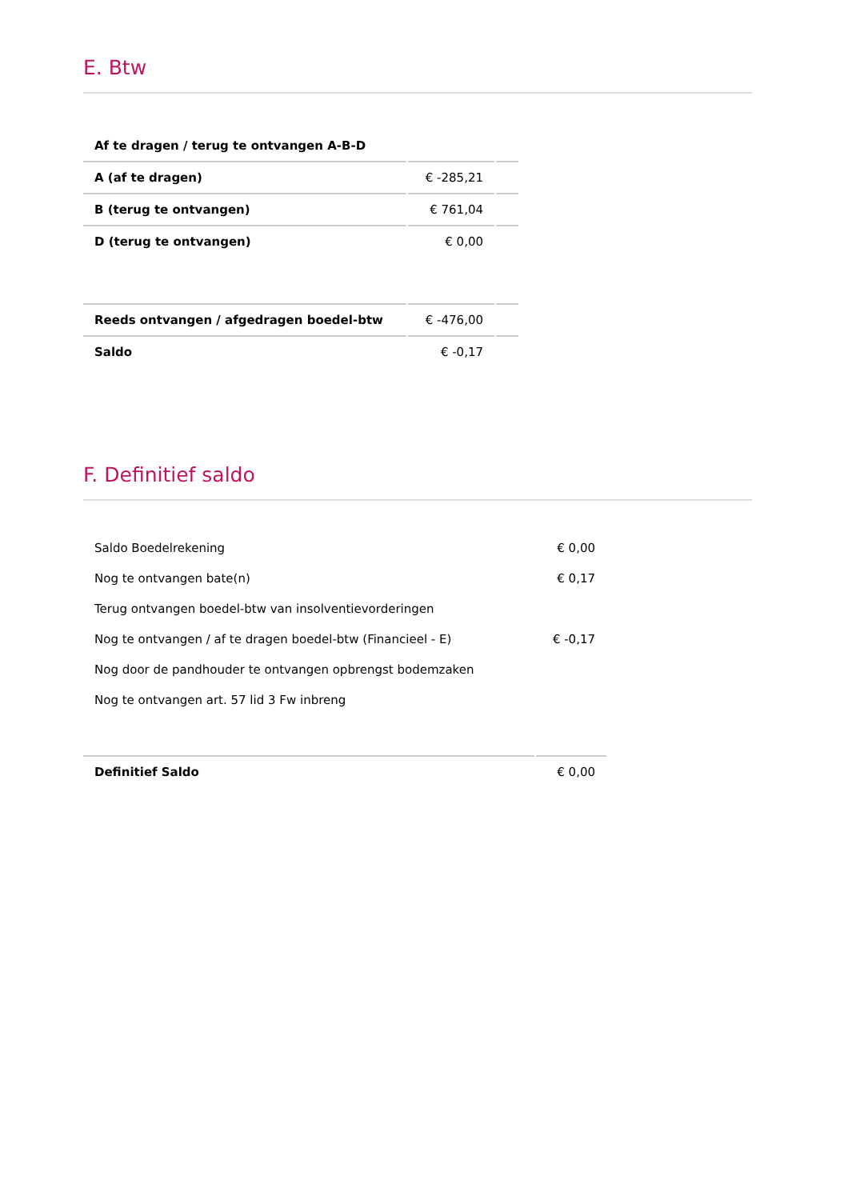E. Btw
| Af te dragen / terug te ontvangen A-B-D | | |
| A (af te dragen) | € -285,21 | |
| B (terug te ontvangen) | € 761,04 | |
| D (terug te ontvangen) | € 0,00 | |
| Reeds ontvangen / afgedragen boedel-btw | € -476,00 | |
| Saldo | € -0,17 | |
F. Definitief saldo
| Saldo Boedelrekening | € 0,00 |
| Nog te ontvangen bate(n) | € 0,17 |
| Terug ontvangen boedel-btw van insolventievorderingen | |
| Nog te ontvangen / af te dragen boedel-btw (Financieel - E) | € -0,17 |
| Nog door de pandhouder te ontvangen opbrengst bodemzaken | |
| Nog te ontvangen art. 57 lid 3 Fw inbreng | |
| Definitief Saldo | € 0,00 |